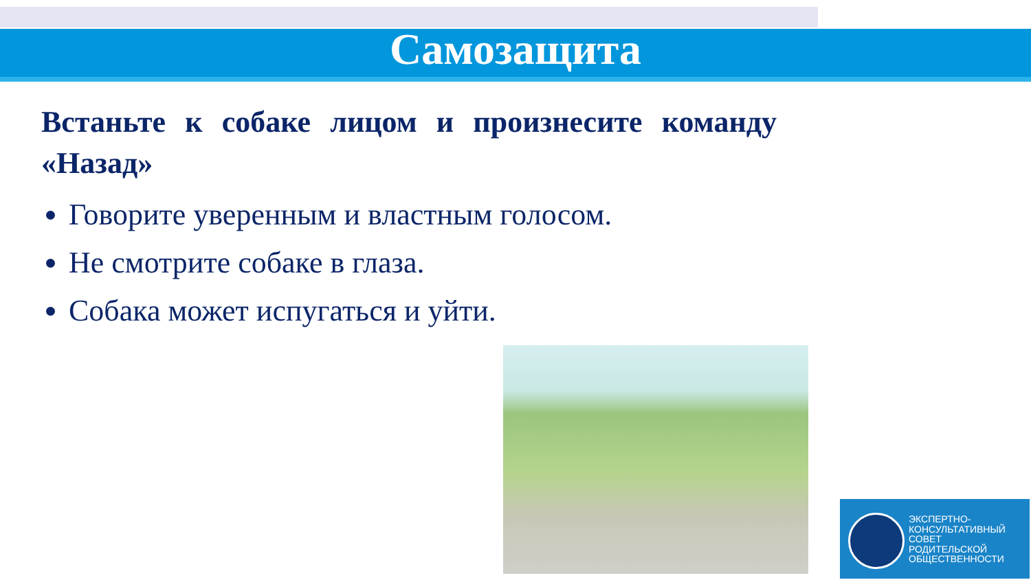Самозащита
Встаньте к собаке лицом и произнесите команду «Назад»
Говорите уверенным и властным голосом.
Не смотрите собаке в глаза.
Собака может испугаться и уйти.
ЭКСПЕРТНО-
КОНСУЛЬТАТИВНЫЙ
СОВЕТ
РОДИТЕЛЬСКОЙ
ОБЩЕСТВЕННОСТИ